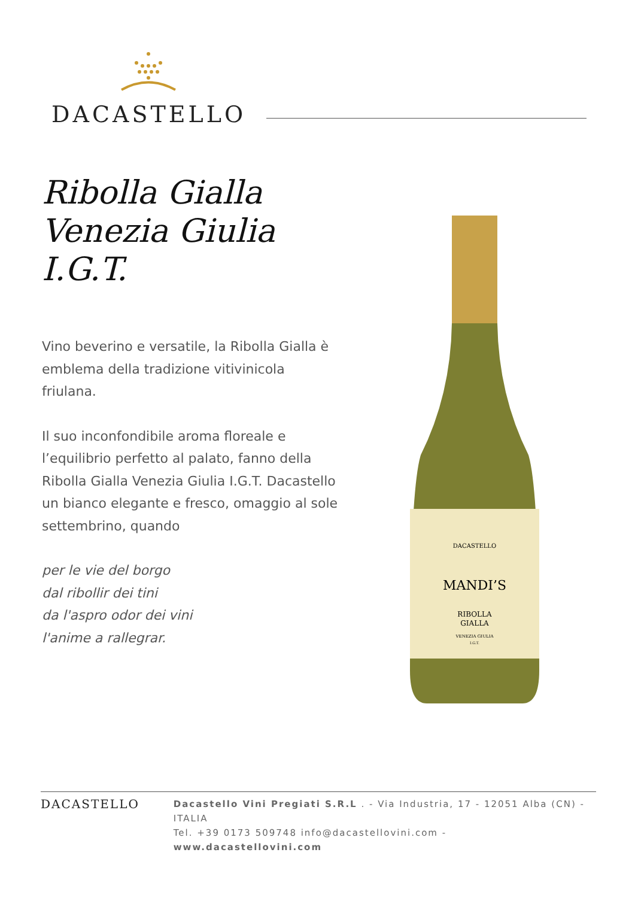DACASTELLO
Ribolla Gialla
Venezia Giulia
I.G.T.
Vino beverino e versatile, la Ribolla Gialla è emblema della tradizione vitivinicola friulana.
Il suo inconfondibile aroma floreale e l’equilibrio perfetto al palato, fanno della Ribolla Gialla Venezia Giulia I.G.T. Dacastello un bianco elegante e fresco, omaggio al sole settembrino, quando
per le vie del borgo
dal ribollir dei tini
da l'aspro odor dei vini
l'anime a rallegrar.
DACASTELLO
MANDI’S
RIBOLLA
GIALLA
VENEZIA GIULIA
I.G.T.
DACASTELLO
Dacastello Vini Pregiati S.R.L . - Via Industria, 17 - 12051 Alba (CN) - ITALIA
Tel. +39 0173 509748 info@dacastellovini.com - www.dacastellovini.com